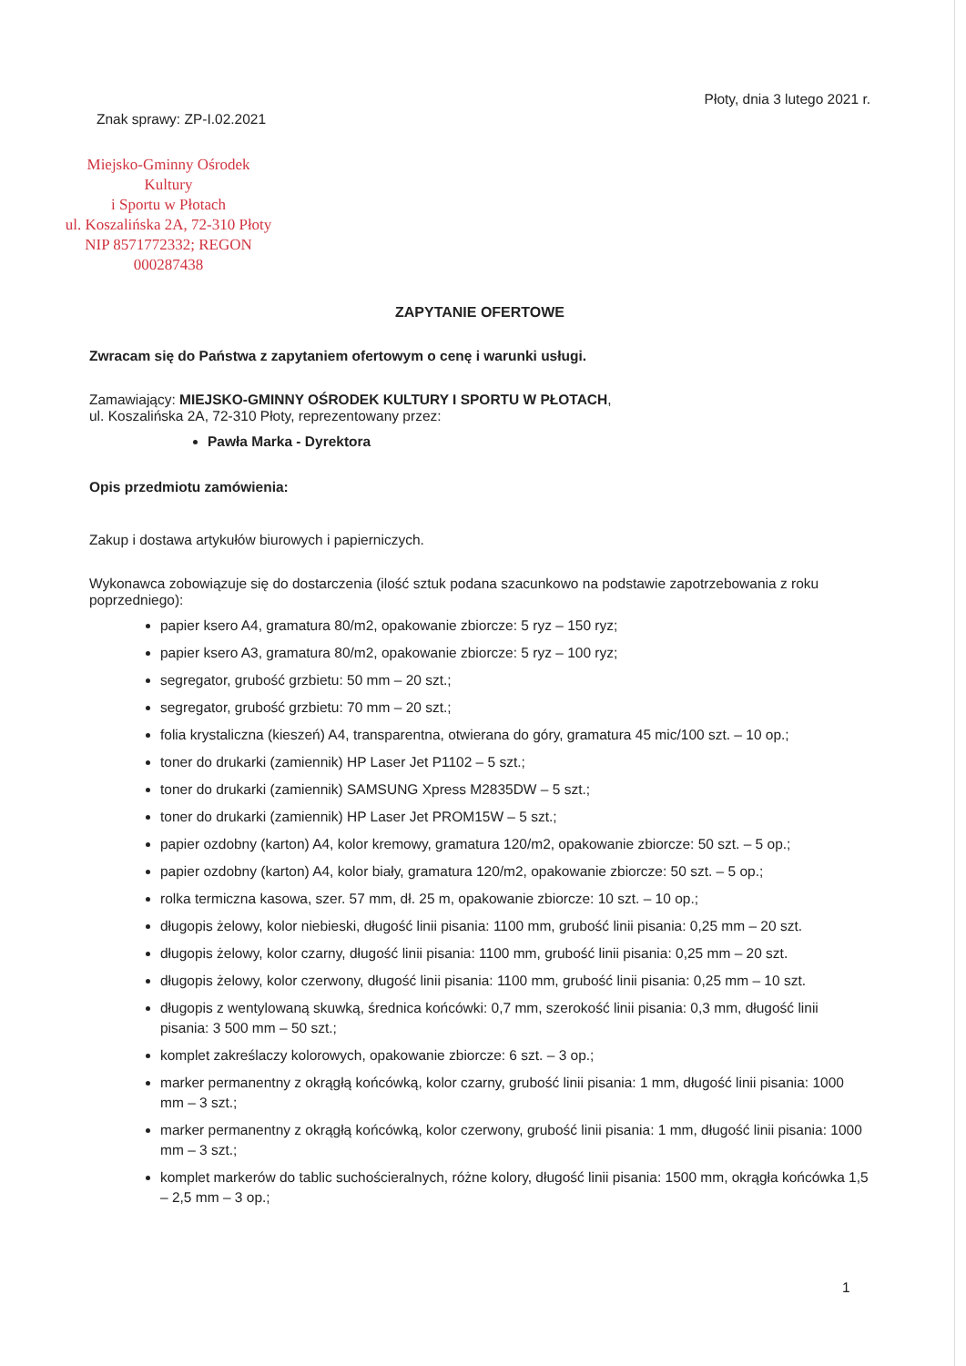Znak sprawy: ZP-I.02.2021
Płoty, dnia 3 lutego 2021 r.
Miejsko-Gminny Ośrodek Kultury
i Sportu w Płotach
ul. Koszalińska 2A, 72-310 Płoty
NIP 8571772332; REGON 000287438
ZAPYTANIE OFERTOWE
Zwracam się do Państwa z zapytaniem ofertowym o cenę i warunki usługi.
Zamawiający: MIEJSKO-GMINNY OŚRODEK KULTURY I SPORTU W PŁOTACH,
ul. Koszalińska 2A, 72-310 Płoty, reprezentowany przez:
Pawła Marka - Dyrektora
Opis przedmiotu zamówienia:
Zakup i dostawa artykułów biurowych i papierniczych.
Wykonawca zobowiązuje się do dostarczenia (ilość sztuk podana szacunkowo na podstawie zapotrzebowania z roku poprzedniego):
papier ksero A4, gramatura 80/m2, opakowanie zbiorcze: 5 ryz – 150 ryz;
papier ksero A3, gramatura 80/m2, opakowanie zbiorcze: 5 ryz – 100 ryz;
segregator, grubość grzbietu: 50 mm – 20 szt.;
segregator, grubość grzbietu: 70 mm – 20 szt.;
folia krystaliczna (kieszeń) A4, transparentna, otwierana do góry, gramatura 45 mic/100 szt. – 10 op.;
toner do drukarki (zamiennik) HP Laser Jet P1102 – 5 szt.;
toner do drukarki (zamiennik) SAMSUNG Xpress M2835DW – 5 szt.;
toner do drukarki (zamiennik) HP Laser Jet PROM15W – 5 szt.;
papier ozdobny (karton) A4, kolor kremowy, gramatura 120/m2, opakowanie zbiorcze: 50 szt. – 5 op.;
papier ozdobny (karton) A4, kolor biały, gramatura 120/m2, opakowanie zbiorcze: 50 szt. – 5 op.;
rolka termiczna kasowa, szer. 57 mm, dł. 25 m, opakowanie zbiorcze: 10 szt. – 10 op.;
długopis żelowy, kolor niebieski, długość linii pisania: 1100 mm, grubość linii pisania: 0,25 mm – 20 szt.
długopis żelowy, kolor czarny, długość linii pisania: 1100 mm, grubość linii pisania: 0,25 mm – 20 szt.
długopis żelowy, kolor czerwony, długość linii pisania: 1100 mm, grubość linii pisania: 0,25 mm – 10 szt.
długopis z wentylowaną skuwką, średnica końcówki: 0,7 mm, szerokość linii pisania: 0,3 mm, długość linii pisania: 3 500 mm – 50 szt.;
komplet zakreślaczy kolorowych, opakowanie zbiorcze: 6 szt. – 3 op.;
marker permanentny z okrągłą końcówką, kolor czarny, grubość linii pisania: 1 mm, długość linii pisania: 1000 mm – 3 szt.;
marker permanentny z okrągłą końcówką, kolor czerwony, grubość linii pisania: 1 mm, długość linii pisania: 1000 mm – 3 szt.;
komplet markerów do tablic suchościeralnych, różne kolory, długość linii pisania: 1500 mm, okrągła końcówka 1,5 – 2,5 mm – 3 op.;
1